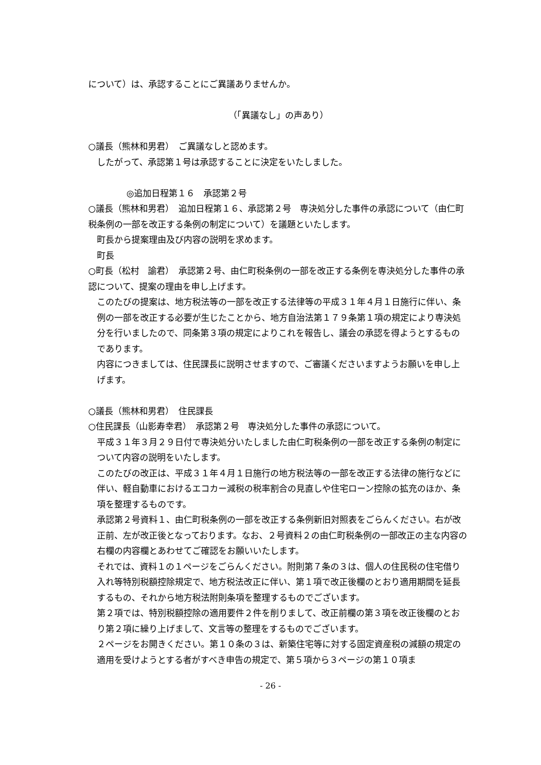について）は、承認することにご異議ありませんか。
（「異議なし」の声あり）
○議長（熊林和男君）　ご異議なしと認めます。
したがって、承認第１号は承認することに決定をいたしました。
◎追加日程第１６　承認第２号
○議長（熊林和男君）　追加日程第１６、承認第２号　専決処分した事件の承認について（由仁町税条例の一部を改正する条例の制定について）を議題といたします。
町長から提案理由及び内容の説明を求めます。
町長
○町長（松村　諭君）　承認第２号、由仁町税条例の一部を改正する条例を専決処分した事件の承認について、提案の理由を申し上げます。
このたびの提案は、地方税法等の一部を改正する法律等の平成３１年４月１日施行に伴い、条例の一部を改正する必要が生じたことから、地方自治法第１７９条第１項の規定により専決処分を行いましたので、同条第３項の規定によりこれを報告し、議会の承認を得ようとするものであります。
内容につきましては、住民課長に説明させますので、ご審議くださいますようお願いを申し上げます。
○議長（熊林和男君）　住民課長
○住民課長（山影寿幸君）　承認第２号　専決処分した事件の承認について。
平成３１年３月２９日付で専決処分いたしました由仁町税条例の一部を改正する条例の制定について内容の説明をいたします。
このたびの改正は、平成３１年４月１日施行の地方税法等の一部を改正する法律の施行などに伴い、軽自動車におけるエコカー減税の税率割合の見直しや住宅ローン控除の拡充のほか、条項を整理するものです。
承認第２号資料１、由仁町税条例の一部を改正する条例新旧対照表をごらんください。右が改正前、左が改正後となっております。なお、２号資料２の由仁町税条例の一部改正の主な内容の右欄の内容欄とあわせてご確認をお願いいたします。
それでは、資料１の１ページをごらんください。附則第７条の３は、個人の住民税の住宅借り入れ等特別税額控除規定で、地方税法改正に伴い、第１項で改正後欄のとおり適用期間を延長するもの、それから地方税法附則条項を整理するものでございます。
第２項では、特別税額控除の適用要件２件を削りまして、改正前欄の第３項を改正後欄のとおり第２項に繰り上げまして、文言等の整理をするものでございます。
２ページをお開きください。第１０条の３は、新築住宅等に対する固定資産税の減額の規定の適用を受けようとする者がすべき申告の規定で、第５項から３ページの第１０項ま
- 26 -